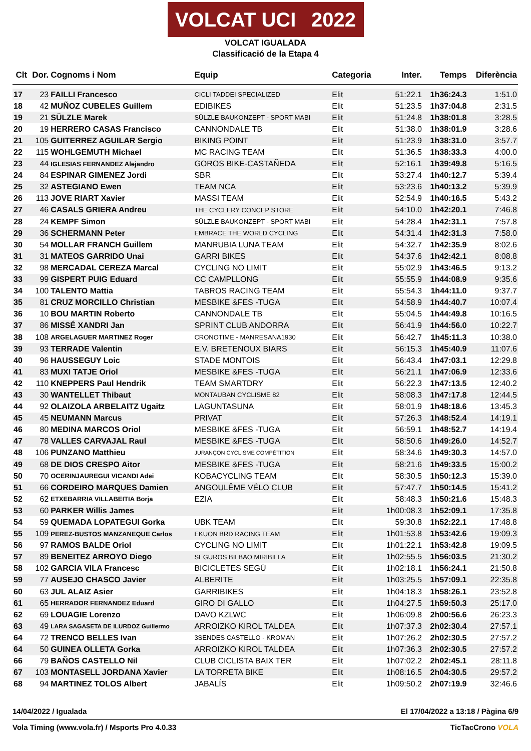VOLCAT UCI 2022
VOLCAT IGUALADA
Classificació de la Etapa 4
| Clt | Dor. | Cognoms i Nom | Equip | Categoria | Inter. | Temps | Diferència |
| --- | --- | --- | --- | --- | --- | --- | --- |
| 17 | 23 | FAILLI Francesco | CICLI TADDEI SPECIALIZED | Elit | 51:22.1 | 1h36:24.3 | 1:51.0 |
| 18 | 42 | MUÑOZ CUBELES Guillem | EDIBIKES | Elit | 51:23.5 | 1h37:04.8 | 2:31.5 |
| 19 | 21 | SÜLZLE Marek | SÜLZLE BAUKONZEPT - SPORT MABI | Elit | 51:24.8 | 1h38:01.8 | 3:28.5 |
| 20 | 19 | HERRERO CASAS Francisco | CANNONDALE TB | Elit | 51:38.0 | 1h38:01.9 | 3:28.6 |
| 21 | 105 | GUITERREZ AGUILAR Sergio | BIKING POINT | Elit | 51:23.9 | 1h38:31.0 | 3:57.7 |
| 22 | 115 | WOHLGEMUTH Michael | MC RACING TEAM | Elit | 51:36.5 | 1h38:33.3 | 4:00.0 |
| 23 | 44 | IGLESIAS FERNANDEZ Alejandro | GOROS BIKE-CASTAÑEDA | Elit | 52:16.1 | 1h39:49.8 | 5:16.5 |
| 24 | 84 | ESPINAR GIMENEZ Jordi | SBR | Elit | 53:27.4 | 1h40:12.7 | 5:39.4 |
| 25 | 32 | ASTEGIANO Ewen | TEAM NCA | Elit | 53:23.6 | 1h40:13.2 | 5:39.9 |
| 26 | 113 | JOVE RIART Xavier | MASSI TEAM | Elit | 52:54.9 | 1h40:16.5 | 5:43.2 |
| 27 | 46 | CASALS GRIERA Andreu | THE CYCLERY CONCEP STORE | Elit | 54:10.0 | 1h42:20.1 | 7:46.8 |
| 28 | 24 | KEMPF Simon | SÜLZLE BAUKONZEPT - SPORT MABI | Elit | 54:28.4 | 1h42:31.1 | 7:57.8 |
| 29 | 36 | SCHERMANN Peter | EMBRACE THE WORLD CYCLING | Elit | 54:31.4 | 1h42:31.3 | 7:58.0 |
| 30 | 54 | MOLLAR FRANCH Guillem | MANRUBIA LUNA TEAM | Elit | 54:32.7 | 1h42:35.9 | 8:02.6 |
| 31 | 31 | MATEOS GARRIDO Unai | GARRI BIKES | Elit | 54:37.6 | 1h42:42.1 | 8:08.8 |
| 32 | 98 | MERCADAL CEREZA Marcal | CYCLING NO LIMIT | Elit | 55:02.9 | 1h43:46.5 | 9:13.2 |
| 33 | 99 | GISPERT PUIG Eduard | CC CAMPLLONG | Elit | 55:55.9 | 1h44:08.9 | 9:35.6 |
| 34 | 100 | TALENTO Mattia | TABROS RACING TEAM | Elit | 55:54.3 | 1h44:11.0 | 9:37.7 |
| 35 | 81 | CRUZ MORCILLO Christian | MESBIKE &FES -TUGA | Elit | 54:58.9 | 1h44:40.7 | 10:07.4 |
| 36 | 10 | BOU MARTIN Roberto | CANNONDALE TB | Elit | 55:04.5 | 1h44:49.8 | 10:16.5 |
| 37 | 86 | MISSÉ XANDRI Jan | SPRINT CLUB ANDORRA | Elit | 56:41.9 | 1h44:56.0 | 10:22.7 |
| 38 | 108 | ARGELAGUER MARTINEZ Roger | CRONOTIME - MANRESANA1930 | Elit | 56:42.7 | 1h45:11.3 | 10:38.0 |
| 39 | 93 | TERRADE Valentin | E.V. BRETENOUX BIARS | Elit | 56:15.3 | 1h45:40.9 | 11:07.6 |
| 40 | 96 | HAUSSEGUY Loic | STADE MONTOIS | Elit | 56:43.4 | 1h47:03.1 | 12:29.8 |
| 41 | 83 | MUXI TATJE Oriol | MESBIKE &FES -TUGA | Elit | 56:21.1 | 1h47:06.9 | 12:33.6 |
| 42 | 110 | KNEPPERS Paul Hendrik | TEAM SMARTDRY | Elit | 56:22.3 | 1h47:13.5 | 12:40.2 |
| 43 | 30 | WANTELLET Thibaut | MONTAUBAN CYCLISME 82 | Elit | 58:08.3 | 1h47:17.8 | 12:44.5 |
| 44 | 92 | OLAIZOLA ARBELAITZ Ugaitz | LAGUNTASUNA | Elit | 58:01.9 | 1h48:18.6 | 13:45.3 |
| 45 | 45 | NEUMANN Marcus | PRIVAT | Elit | 57:26.3 | 1h48:52.4 | 14:19.1 |
| 46 | 80 | MEDINA MARCOS Oriol | MESBIKE &FES -TUGA | Elit | 56:59.1 | 1h48:52.7 | 14:19.4 |
| 47 | 78 | VALLES CARVAJAL Raul | MESBIKE &FES -TUGA | Elit | 58:50.6 | 1h49:26.0 | 14:52.7 |
| 48 | 106 | PUNZANO Matthieu | JURANÇON CYCLISME COMPÉTITION | Elit | 58:34.6 | 1h49:30.3 | 14:57.0 |
| 49 | 68 | DE DIOS CRESPO Aitor | MESBIKE &FES -TUGA | Elit | 58:21.6 | 1h49:33.5 | 15:00.2 |
| 50 | 70 | OCERINJAUREGUI VICANDI Adei | KOBACYCLING TEAM | Elit | 58:30.5 | 1h50:12.3 | 15:39.0 |
| 51 | 66 | CORDEIRO MARQUES Damien | ANGOULÊME VÉLO CLUB | Elit | 57:47.7 | 1h50:14.5 | 15:41.2 |
| 52 | 62 | ETXEBARRIA VILLABEITIA Borja | EZIA | Elit | 58:48.3 | 1h50:21.6 | 15:48.3 |
| 53 | 60 | PARKER Willis James | | Elit | 1h00:08.3 | 1h52:09.1 | 17:35.8 |
| 54 | 59 | QUEMADA LOPATEGUI Gorka | UBK TEAM | Elit | 59:30.8 | 1h52:22.1 | 17:48.8 |
| 55 | 109 | PEREZ-BUSTOS MANZANEQUE Carlos | EKUON BRD RACING TEAM | Elit | 1h01:53.8 | 1h53:42.6 | 19:09.3 |
| 56 | 97 | RAMOS BALDE Oriol | CYCLING NO LIMIT | Elit | 1h01:22.1 | 1h53:42.8 | 19:09.5 |
| 57 | 89 | BENEITEZ ARROYO Diego | SEGUROS BILBAO MIRIBILLA | Elit | 1h02:55.5 | 1h56:03.5 | 21:30.2 |
| 58 | 102 | GARCIA VILA Francesc | BICICLETES SEGÚ | Elit | 1h02:18.1 | 1h56:24.1 | 21:50.8 |
| 59 | 77 | AUSEJO CHASCO Javier | ALBERITE | Elit | 1h03:25.5 | 1h57:09.1 | 22:35.8 |
| 60 | 63 | JUL ALAIZ Asier | GARRIBIKES | Elit | 1h04:18.3 | 1h58:26.1 | 23:52.8 |
| 61 | 65 | HERRADOR FERNANDEZ Eduard | GIRO DI GALLO | Elit | 1h04:27.5 | 1h59:50.3 | 25:17.0 |
| 62 | 69 | LOUAGIE Lorenzo | DAVO KZLWC | Elit | 1h06:09.8 | 2h00:56.6 | 26:23.3 |
| 63 | 49 | LARA SAGASETA DE ILURDOZ Guillermo | ARROIZKO KIROL TALDEA | Elit | 1h07:37.3 | 2h02:30.4 | 27:57.1 |
| 64 | 72 | TRENCO BELLES Ivan | 3SENDES CASTELLO - KROMAN | Elit | 1h07:26.2 | 2h02:30.5 | 27:57.2 |
| 64 | 50 | GUINEA OLLETA Gorka | ARROIZKO KIROL TALDEA | Elit | 1h07:36.3 | 2h02:30.5 | 27:57.2 |
| 66 | 79 | BAÑOS CASTELLO Nil | CLUB CICLISTA BAIX TER | Elit | 1h07:02.2 | 2h02:45.1 | 28:11.8 |
| 67 | 103 | MONTASELL JORDANA Xavier | LA TORRETA BIKE | Elit | 1h08:16.5 | 2h04:30.5 | 29:57.2 |
| 68 | 94 | MARTINEZ TOLOS Albert | JABALÍS | Elit | 1h09:50.2 | 2h07:19.9 | 32:46.6 |
14/04/2022 / Igualada El 17/04/2022 a 13:18 / Pàgina 6/9
Vola Timing (www.vola.fr) / Msports Pro 4.0.33 TicTacCrono VOLA